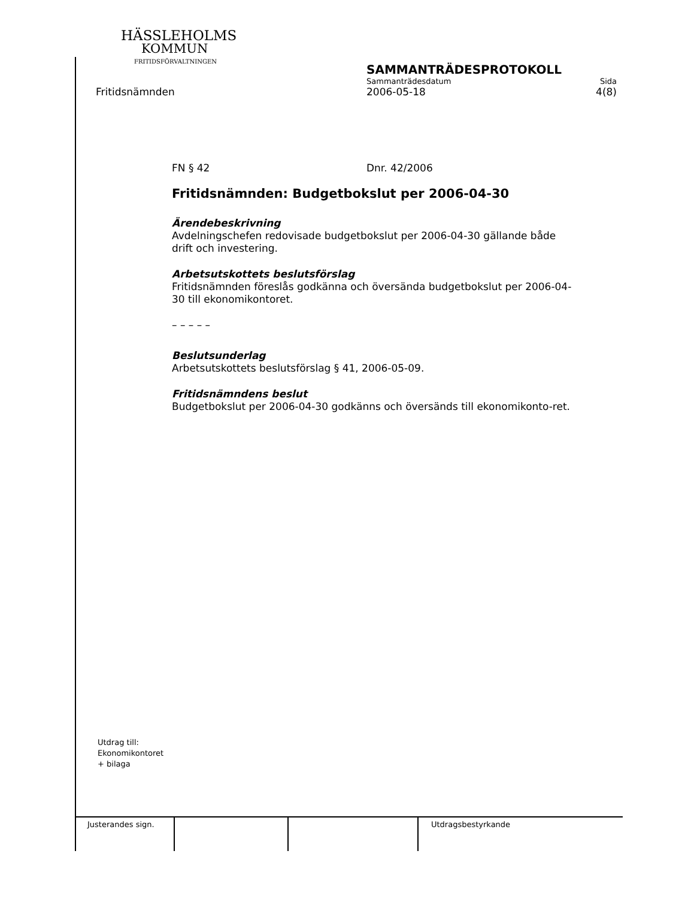HÄSSLEHOLMS
KOMMUN
FRITIDSFÖRVALTNINGEN
SAMMANTRÄDESPROTOKOLL
Sammanträdesdatum Sida
2006-05-18 4(8)
Fritidsnämnden
FN § 42 Dnr. 42/2006
Fritidsnämnden: Budgetbokslut per 2006-04-30
Ärendebeskrivning
Avdelningschefen redovisade budgetbokslut per 2006-04-30 gällande både drift och investering.
Arbetsutskottets beslutsförslag
Fritidsnämnden föreslås godkänna och översända budgetbokslut per 2006-04-30 till ekonomikontoret.
– – – – –
Beslutsunderlag
Arbetsutskottets beslutsförslag § 41, 2006-05-09.
Fritidsnämndens beslut
Budgetbokslut per 2006-04-30 godkänns och översänds till ekonomikonto-ret.
Utdrag till:
Ekonomikontoret
+ bilaga
Justerandes sign. Utdragsbestyrkande